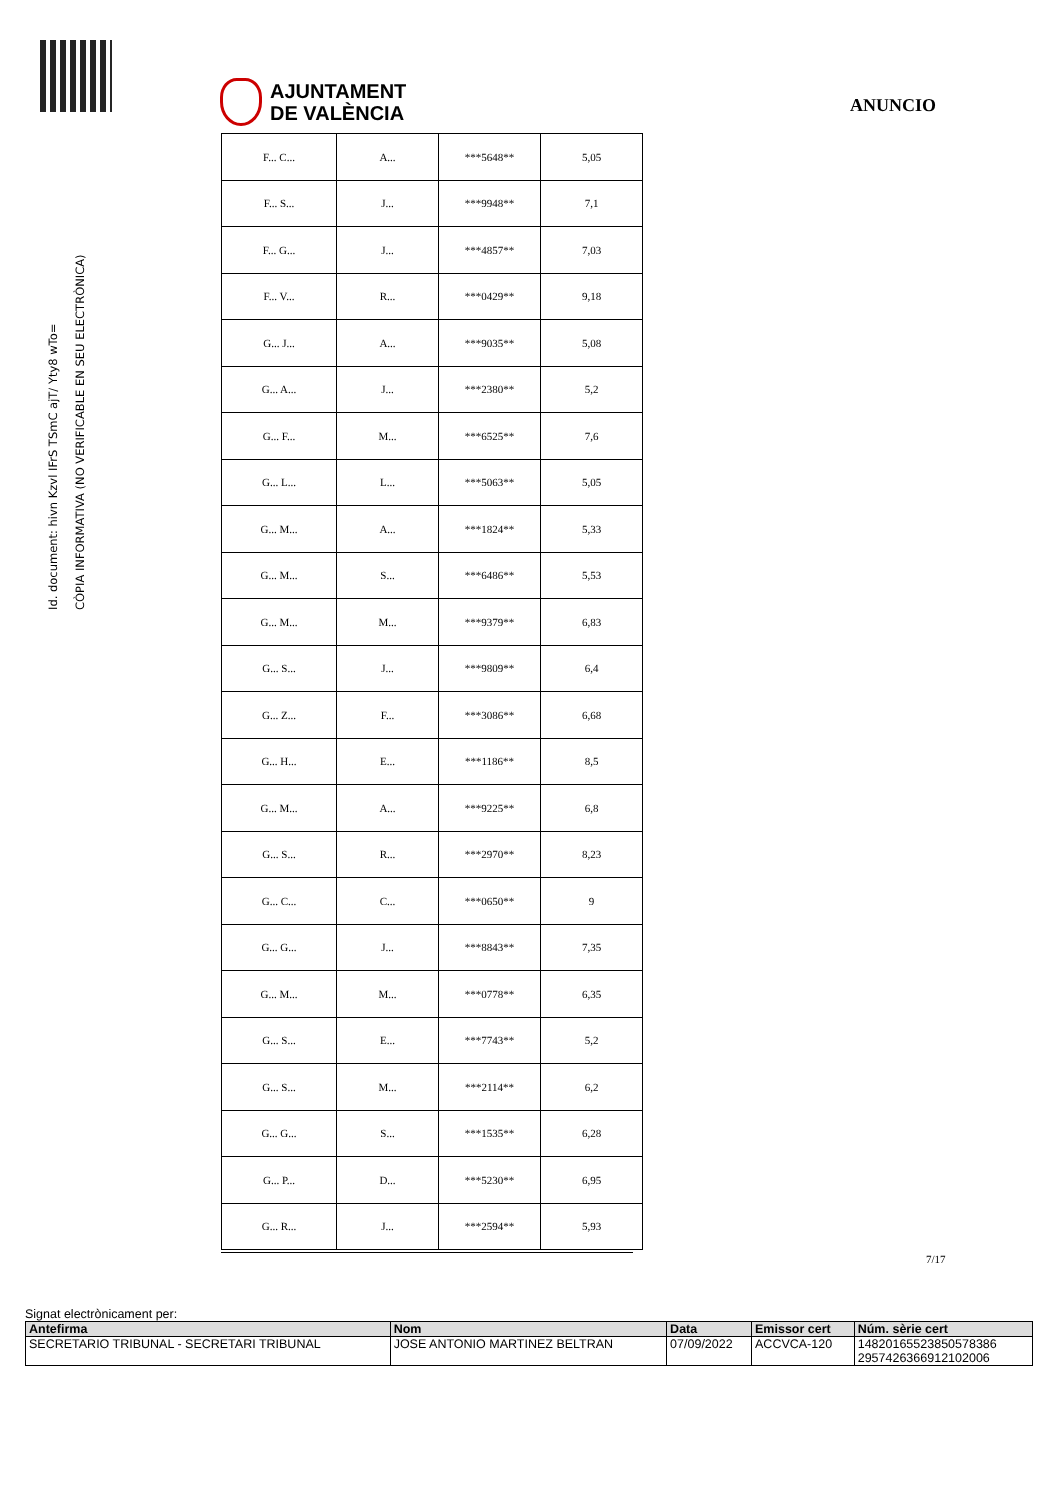Id. document: hivn Kzvl IFrS TSmC ajT/ Yty8 wTo=
CÒPIA INFORMATIVA (NO VERIFICABLE EN SEU ELECTRÒNICA)
AJUNTAMENT
DE VALÈNCIA
ANUNCIO
| F... C... | A... | ***5648** | 5,05 |
| F... S... | J... | ***9948** | 7,1 |
| F... G... | J... | ***4857** | 7,03 |
| F... V... | R... | ***0429** | 9,18 |
| G... J... | A... | ***9035** | 5,08 |
| G... A... | J... | ***2380** | 5,2 |
| G... F... | M... | ***6525** | 7,6 |
| G... L... | L... | ***5063** | 5,05 |
| G... M... | A... | ***1824** | 5,33 |
| G... M... | S... | ***6486** | 5,53 |
| G... M... | M... | ***9379** | 6,83 |
| G... S... | J... | ***9809** | 6,4 |
| G... Z... | F... | ***3086** | 6,68 |
| G... H... | E... | ***1186** | 8,5 |
| G... M... | A... | ***9225** | 6,8 |
| G... S... | R... | ***2970** | 8,23 |
| G... C... | C... | ***0650** | 9 |
| G... G... | J... | ***8843** | 7,35 |
| G... M... | M... | ***0778** | 6,35 |
| G... S... | E... | ***7743** | 5,2 |
| G... S... | M... | ***2114** | 6,2 |
| G... G... | S... | ***1535** | 6,28 |
| G... P... | D... | ***5230** | 6,95 |
| G... R... | J... | ***2594** | 5,93 |
7/17
Signat electrònicament per:
| Antefirma | Nom | Data | Emissor cert | Núm. sèrie cert |
| --- | --- | --- | --- | --- |
| SECRETARIO TRIBUNAL - SECRETARI TRIBUNAL | JOSE ANTONIO MARTINEZ BELTRAN | 07/09/2022 | ACCVCA-120 | 14820165523850578386 2957426366912102006 |